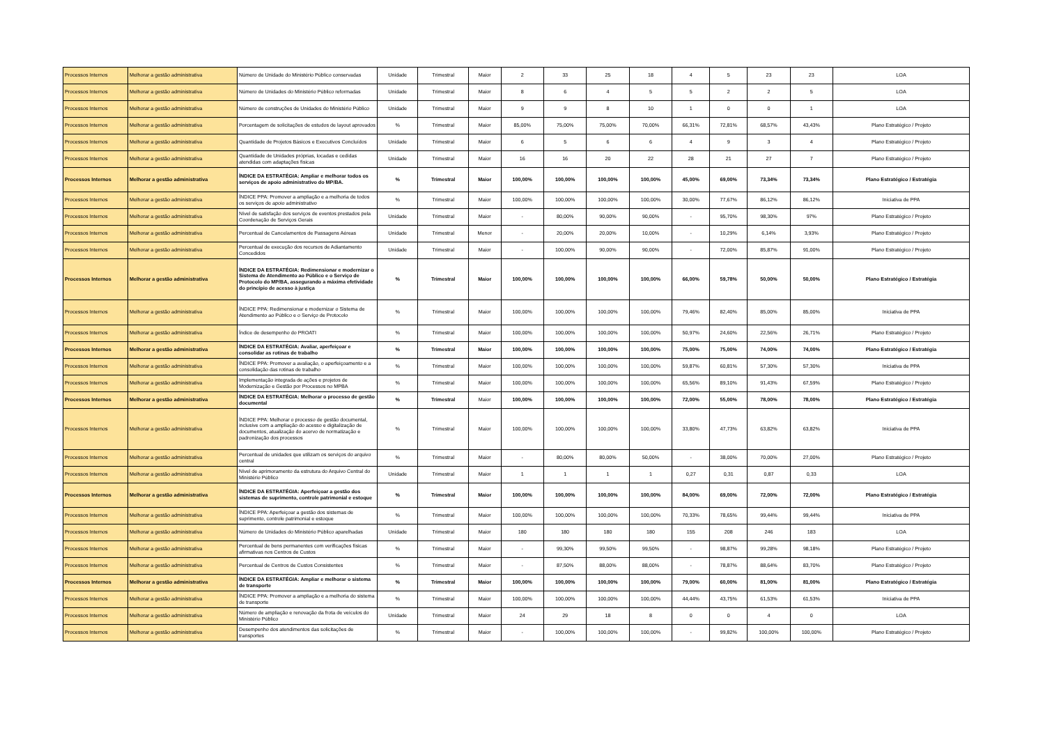| Processos Internos | Melhorar a gestão administrativa | Número de Unidade do Ministério Público conservadas | Unidade | Trimestral | Maior | 2 | 33 | 25 | 18 | 4 | 5 | 23 | 23 | LOA |
| Processos Internos | Melhorar a gestão administrativa | Número de Unidades do Ministério Público reformadas | Unidade | Trimestral | Maior | 8 | 6 | 4 | 5 | 5 | 2 | 2 | 5 | LOA |
| Processos Internos | Melhorar a gestão administrativa | Número de construções de Unidades do Ministério Público | Unidade | Trimestral | Maior | 9 | 9 | 8 | 10 | 1 | 0 | 0 | 1 | LOA |
| Processos Internos | Melhorar a gestão administrativa | Porcentagem de solicitações de estudos de layout aprovados | % | Trimestral | Maior | 85,00% | 75,00% | 75,00% | 70,00% | 66,31% | 72,81% | 68,57% | 43,43% | Plano Estratégico / Projeto |
| Processos Internos | Melhorar a gestão administrativa | Quantidade de Projetos Básicos e Executivos Concluídos | Unidade | Trimestral | Maior | 6 | 5 | 6 | 6 | 4 | 9 | 3 | 4 | Plano Estratégico / Projeto |
| Processos Internos | Melhorar a gestão administrativa | Quantidade de Unidades próprias, locadas e cedidas atendidas com adaptações físicas | Unidade | Trimestral | Maior | 16 | 16 | 20 | 22 | 28 | 21 | 27 | 7 | Plano Estratégico / Projeto |
| Processos Internos | Melhorar a gestão administrativa | ÍNDICE DA ESTRATÉGIA: Ampliar e melhorar todos os serviços de apoio administrativo do MP/BA. | % | Trimestral | Maior | 100,00% | 100,00% | 100,00% | 100,00% | 45,00% | 69,00% | 73,34% | 73,34% | Plano Estratégico / Estratégia |
| Processos Internos | Melhorar a gestão administrativa | ÍNDICE PPA: Promover a ampliação e a melhoria de todos os serviços de apoio administrativo | % | Trimestral | Maior | 100,00% | 100,00% | 100,00% | 100,00% | 30,00% | 77,67% | 86,12% | 86,12% | Iniciativa de PPA |
| Processos Internos | Melhorar a gestão administrativa | Nível de satisfação dos serviços de eventos prestados pela Coordenação de Serviços Gerais | Unidade | Trimestral | Maior | - | 80,00% | 90,00% | 90,00% | - | 95,70% | 98,30% | 97% | Plano Estratégico / Projeto |
| Processos Internos | Melhorar a gestão administrativa | Percentual de Cancelamentos de Passagens Aéreas | Unidade | Trimestral | Menor | - | 20,00% | 20,00% | 10,00% | - | 10,29% | 6,14% | 3,93% | Plano Estratégico / Projeto |
| Processos Internos | Melhorar a gestão administrativa | Percentual de execução dos recursos de Adiantamento Concedidos | Unidade | Trimestral | Maior | - | 100,00% | 90,00% | 90,00% | - | 72,00% | 85,87% | 91,00% | Plano Estratégico / Projeto |
| Processos Internos | Melhorar a gestão administrativa | ÍNDICE DA ESTRATÉGIA: Redimensionar e modernizar o Sistema de Atendimento ao Público e o Serviço de Protocolo do MP/BA, assegurando a máxima efetividade do princípio de acesso à justiça | % | Trimestral | Maior | 100,00% | 100,00% | 100,00% | 100,00% | 66,00% | 59,78% | 50,00% | 50,00% | Plano Estratégico / Estratégia |
| Processos Internos | Melhorar a gestão administrativa | ÍNDICE PPA: Redimensionar e modernizar o Sistema de Atendimento ao Público e o Serviço de Protocolo | % | Trimestral | Maior | 100,00% | 100,00% | 100,00% | 100,00% | 79,46% | 82,40% | 85,00% | 85,00% | Iniciativa de PPA |
| Processos Internos | Melhorar a gestão administrativa | Índice de desempenho do PROATI | % | Trimestral | Maior | 100,00% | 100,00% | 100,00% | 100,00% | 50,97% | 24,60% | 22,56% | 26,71% | Plano Estratégico / Projeto |
| Processos Internos | Melhorar a gestão administrativa | ÍNDICE DA ESTRATÉGIA: Avaliar, aperfeiçoar e consolidar as rotinas de trabalho | % | Trimestral | Maior | 100,00% | 100,00% | 100,00% | 100,00% | 75,00% | 75,00% | 74,00% | 74,00% | Plano Estratégico / Estratégia |
| Processos Internos | Melhorar a gestão administrativa | ÍNDICE PPA: Promover a avaliação, o aperfeiçoamento e a consolidação das rotinas de trabalho | % | Trimestral | Maior | 100,00% | 100,00% | 100,00% | 100,00% | 59,87% | 60,81% | 57,30% | 57,30% | Iniciativa de PPA |
| Processos Internos | Melhorar a gestão administrativa | Implementação integrada de ações e projetos de Modernização e Gestão por Processos no MPBA | % | Trimestral | Maior | 100,00% | 100,00% | 100,00% | 100,00% | 65,56% | 89,10% | 91,43% | 67,59% | Plano Estratégico / Projeto |
| Processos Internos | Melhorar a gestão administrativa | ÍNDICE DA ESTRATÉGIA: Melhorar o processo de gestão documental | % | Trimestral | Maior | 100,00% | 100,00% | 100,00% | 100,00% | 72,00% | 55,00% | 78,00% | 78,00% | Plano Estratégico / Estratégia |
| Processos Internos | Melhorar a gestão administrativa | ÍNDICE PPA: Melhorar o processo de gestão documental, inclusive com a ampliação do acesso e digitalização de documentos, atualização do acervo de normatização e padronização dos processos | % | Trimestral | Maior | 100,00% | 100,00% | 100,00% | 100,00% | 33,80% | 47,73% | 63,82% | 63,82% | Iniciativa de PPA |
| Processos Internos | Melhorar a gestão administrativa | Percentual de unidades que utilizam os serviços do arquivo central | % | Trimestral | Maior | - | 80,00% | 80,00% | 50,00% | - | 38,00% | 70,00% | 27,00% | Plano Estratégico / Projeto |
| Processos Internos | Melhorar a gestão administrativa | Nível de aprimoramento da estrutura do Arquivo Central do Ministério Público | Unidade | Trimestral | Maior | 1 | 1 | 1 | 1 | 0,27 | 0,31 | 0,87 | 0,33 | LOA |
| Processos Internos | Melhorar a gestão administrativa | ÍNDICE DA ESTRATÉGIA: Aperfeiçoar a gestão dos sistemas de suprimento, controle patrimonial e estoque | % | Trimestral | Maior | 100,00% | 100,00% | 100,00% | 100,00% | 84,00% | 69,00% | 72,00% | 72,00% | Plano Estratégico / Estratégia |
| Processos Internos | Melhorar a gestão administrativa | ÍNDICE PPA: Aperfeiçoar a gestão dos sistemas de suprimento, controle patrimonial e estoque | % | Trimestral | Maior | 100,00% | 100,00% | 100,00% | 100,00% | 70,33% | 78,65% | 99,44% | 99,44% | Iniciativa de PPA |
| Processos Internos | Melhorar a gestão administrativa | Número de Unidades do Ministério Público aparelhadas | Unidade | Trimestral | Maior | 180 | 180 | 180 | 180 | 155 | 208 | 246 | 183 | LOA |
| Processos Internos | Melhorar a gestão administrativa | Percentual de bens permanentes com verificações físicas afirmativas nos Centros de Custos | % | Trimestral | Maior | - | 99,30% | 99,50% | 99,50% | - | 98,87% | 99,28% | 98,18% | Plano Estratégico / Projeto |
| Processos Internos | Melhorar a gestão administrativa | Percentual de Centros de Custos Consistentes | % | Trimestral | Maior | - | 87,50% | 88,00% | 88,00% | - | 78,87% | 88,64% | 83,70% | Plano Estratégico / Projeto |
| Processos Internos | Melhorar a gestão administrativa | ÍNDICE DA ESTRATÉGIA: Ampliar e melhorar o sistema de transporte | % | Trimestral | Maior | 100,00% | 100,00% | 100,00% | 100,00% | 79,00% | 60,00% | 81,00% | 81,00% | Plano Estratégico / Estratégia |
| Processos Internos | Melhorar a gestão administrativa | ÍNDICE PPA: Promover a ampliação e a melhoria do sistema de transporte | % | Trimestral | Maior | 100,00% | 100,00% | 100,00% | 100,00% | 44,44% | 43,75% | 61,53% | 61,53% | Iniciativa de PPA |
| Processos Internos | Melhorar a gestão administrativa | Número de ampliação e renovação da frota de veículos do Ministério Público | Unidade | Trimestral | Maior | 24 | 29 | 18 | 8 | 0 | 0 | 4 | 0 | LOA |
| Processos Internos | Melhorar a gestão administrativa | Desempenho dos atendimentos das solicitações de transportes | % | Trimestral | Maior | - | 100,00% | 100,00% | 100,00% | - | 99,82% | 100,00% | 100,00% | Plano Estratégico / Projeto |